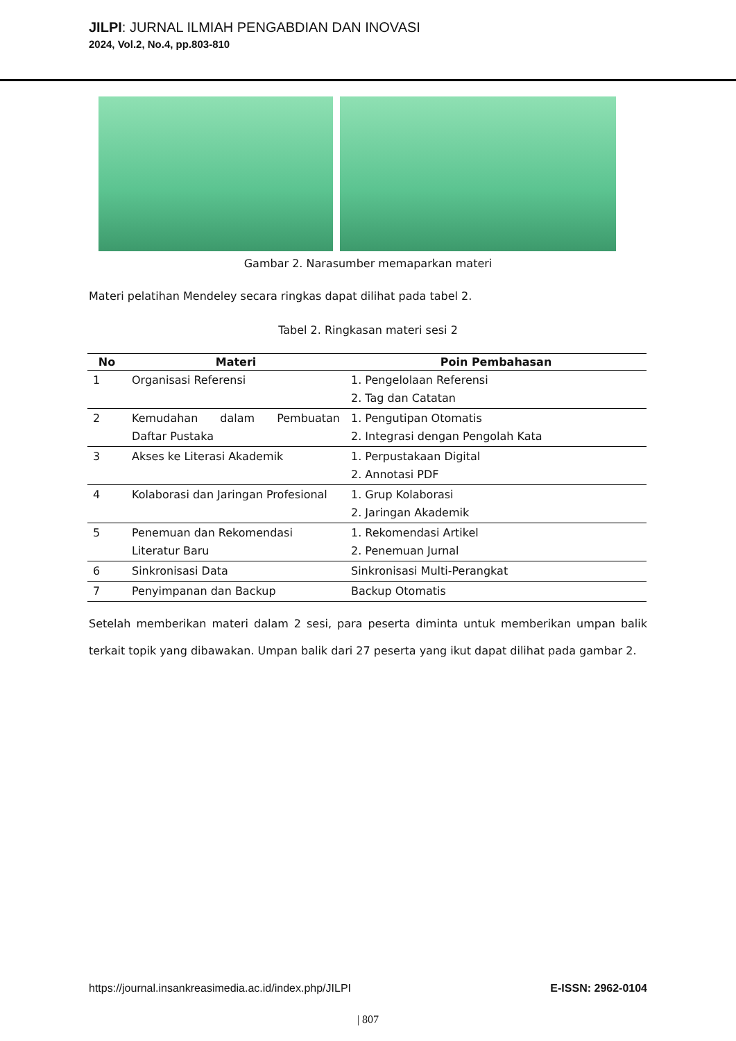JILPI: JURNAL ILMIAH PENGABDIAN DAN INOVASI
2024, Vol.2, No.4, pp.803-810
Gambar 2. Narasumber memaparkan materi
Materi pelatihan Mendeley secara ringkas dapat dilihat pada tabel 2.
Tabel 2. Ringkasan materi sesi 2
| No | Materi | Poin Pembahasan |
| --- | --- | --- |
| 1 | Organisasi Referensi | 1. Pengelolaan Referensi 2. Tag dan Catatan |
| 2 | Kemudahan dalam Pembuatan Daftar Pustaka | 1. Pengutipan Otomatis 2. Integrasi dengan Pengolah Kata |
| 3 | Akses ke Literasi Akademik | 1. Perpustakaan Digital 2. Annotasi PDF |
| 4 | Kolaborasi dan Jaringan Profesional | 1. Grup Kolaborasi 2. Jaringan Akademik |
| 5 | Penemuan dan Rekomendasi Literatur Baru | 1. Rekomendasi Artikel 2. Penemuan Jurnal |
| 6 | Sinkronisasi Data | Sinkronisasi Multi-Perangkat |
| 7 | Penyimpanan dan Backup | Backup Otomatis |
Setelah memberikan materi dalam 2 sesi, para peserta diminta untuk memberikan umpan balik terkait topik yang dibawakan. Umpan balik dari 27 peserta yang ikut dapat dilihat pada gambar 2.
https://journal.insankreasimedia.ac.id/index.php/JILPI E-ISSN: 2962-0104
| 807